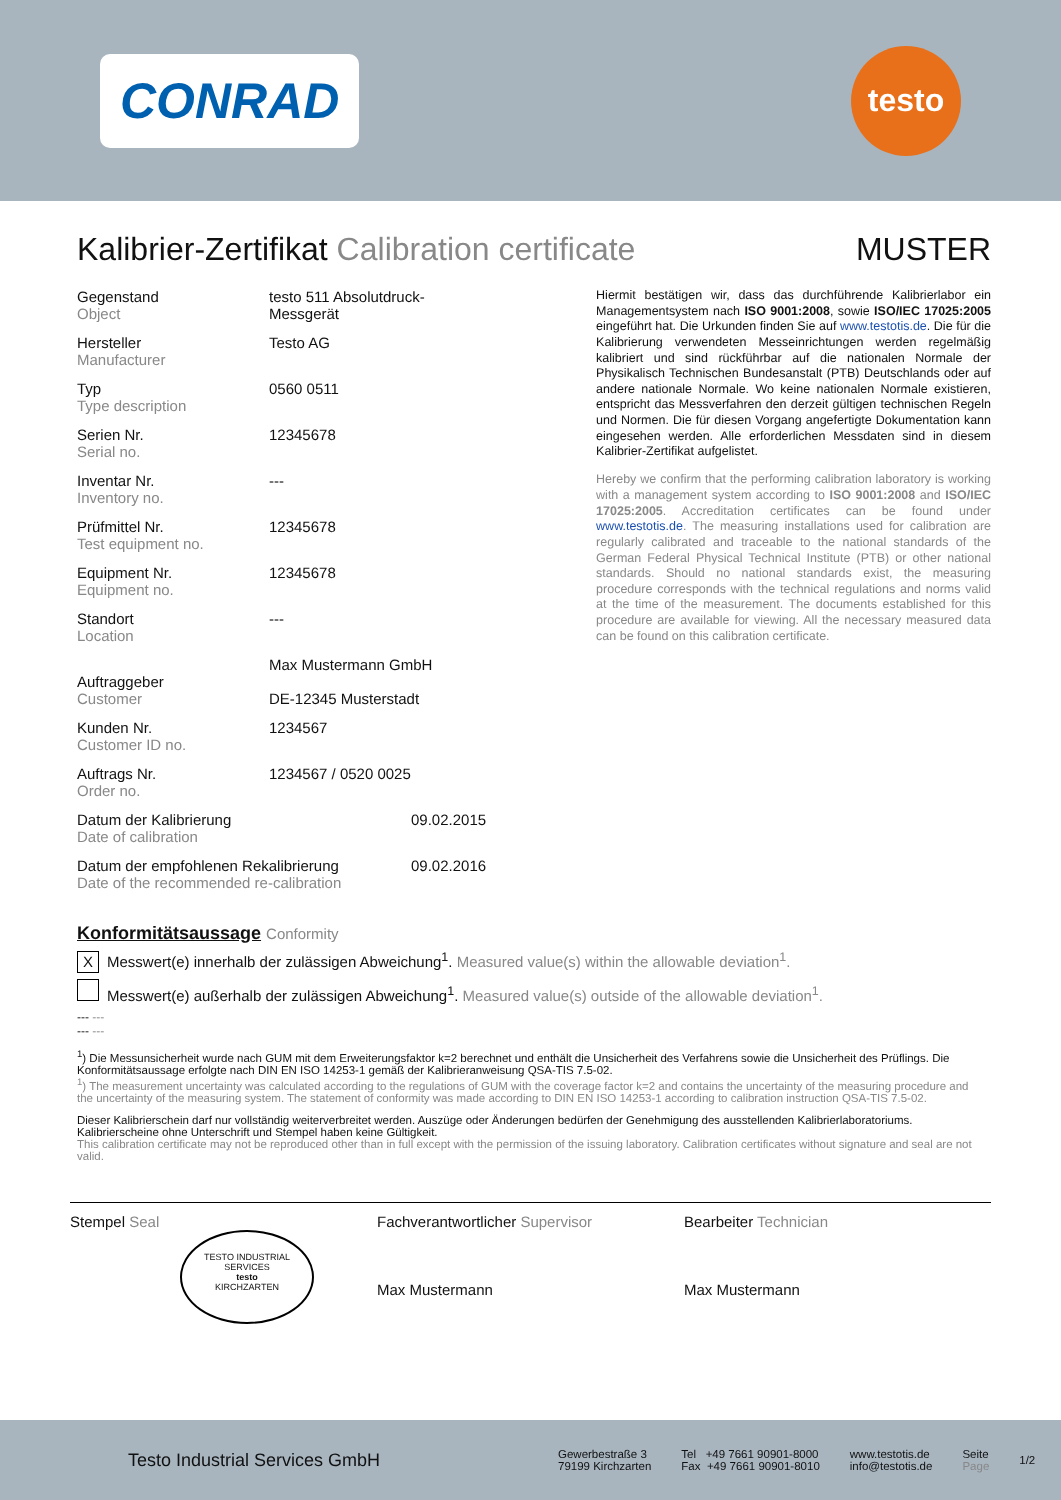CONRAD
testo
Kalibrier-Zertifikat Calibration certificate MUSTER
Gegenstand
Object
testo 511 Absolutdruck-
Messgerät
Hersteller
Manufacturer
Testo AG
Typ
Type description
0560 0511
Serien Nr.
Serial no.
12345678
Inventar Nr.
Inventory no.
---
Prüfmittel Nr.
Test equipment no.
12345678
Equipment Nr.
Equipment no.
12345678
Standort
Location
---
Auftraggeber
Customer
Max Mustermann GmbH
DE-12345 Musterstadt
Kunden Nr.
Customer ID no.
1234567
Auftrags Nr.
Order no.
1234567 / 0520 0025
Datum der Kalibrierung
Date of calibration
09.02.2015
Datum der empfohlenen Rekalibrierung
Date of the recommended re-calibration
09.02.2016
Hiermit bestätigen wir, dass das durchführende Kalibrierlabor ein Managementsystem nach ISO 9001:2008, sowie ISO/IEC 17025:2005 eingeführt hat. Die Urkunden finden Sie auf www.testotis.de. Die für die Kalibrierung verwendeten Messeinrichtungen werden regelmäßig kalibriert und sind rückführbar auf die nationalen Normale der Physikalisch Technischen Bundesanstalt (PTB) Deutschlands oder auf andere nationale Normale. Wo keine nationalen Normale existieren, entspricht das Messverfahren den derzeit gültigen technischen Regeln und Normen. Die für diesen Vorgang angefertigte Dokumentation kann eingesehen werden. Alle erforderlichen Messdaten sind in diesem Kalibrier-Zertifikat aufgelistet.
Hereby we confirm that the performing calibration laboratory is working with a management system according to ISO 9001:2008 and ISO/IEC 17025:2005. Accreditation certificates can be found under www.testotis.de. The measuring installations used for calibration are regularly calibrated and traceable to the national standards of the German Federal Physical Technical Institute (PTB) or other national standards. Should no national standards exist, the measuring procedure corresponds with the technical regulations and norms valid at the time of the measurement. The documents established for this procedure are available for viewing. All the necessary measured data can be found on this calibration certificate.
Konformitätsaussage Conformity
X Messwert(e) innerhalb der zulässigen Abweichung<sup>1</sup>. Measured value(s) within the allowable deviation<sup>1</sup>.
Messwert(e) außerhalb der zulässigen Abweichung<sup>1</sup>. Measured value(s) outside of the allowable deviation<sup>1</sup>.
--- ---
--- ---
<sup>1</sup>) Die Messunsicherheit wurde nach GUM mit dem Erweiterungsfaktor k=2 berechnet und enthält die Unsicherheit des Verfahrens sowie die Unsicherheit des Prüflings. Die Konformitätsaussage erfolgte nach DIN EN ISO 14253-1 gemäß der Kalibrieranweisung QSA-TIS 7.5-02.
<sup>1</sup>) The measurement uncertainty was calculated according to the regulations of GUM with the coverage factor k=2 and contains the uncertainty of the measuring procedure and the uncertainty of the measuring system. The statement of conformity was made according to DIN EN ISO 14253-1 according to calibration instruction QSA-TIS 7.5-02.
Dieser Kalibrierschein darf nur vollständig weiterverbreitet werden. Auszüge oder Änderungen bedürfen der Genehmigung des ausstellenden Kalibrierlaboratoriums. Kalibrierscheine ohne Unterschrift und Stempel haben keine Gültigkeit.
This calibration certificate may not be reproduced other than in full except with the permission of the issuing laboratory. Calibration certificates without signature and seal are not valid.
Stempel Seal
TESTO INDUSTRIAL SERVICES
testo
KIRCHZARTEN
Fachverantwortlicher Supervisor
Max Mustermann
Bearbeiter Technician
Max Mustermann
Testo Industrial Services GmbH
Gewerbestraße 3
79199 Kirchzarten
Tel +49 7661 90901-8000
Fax +49 7661 90901-8010
www.testotis.de
info@testotis.de
Seite
Page
1/2